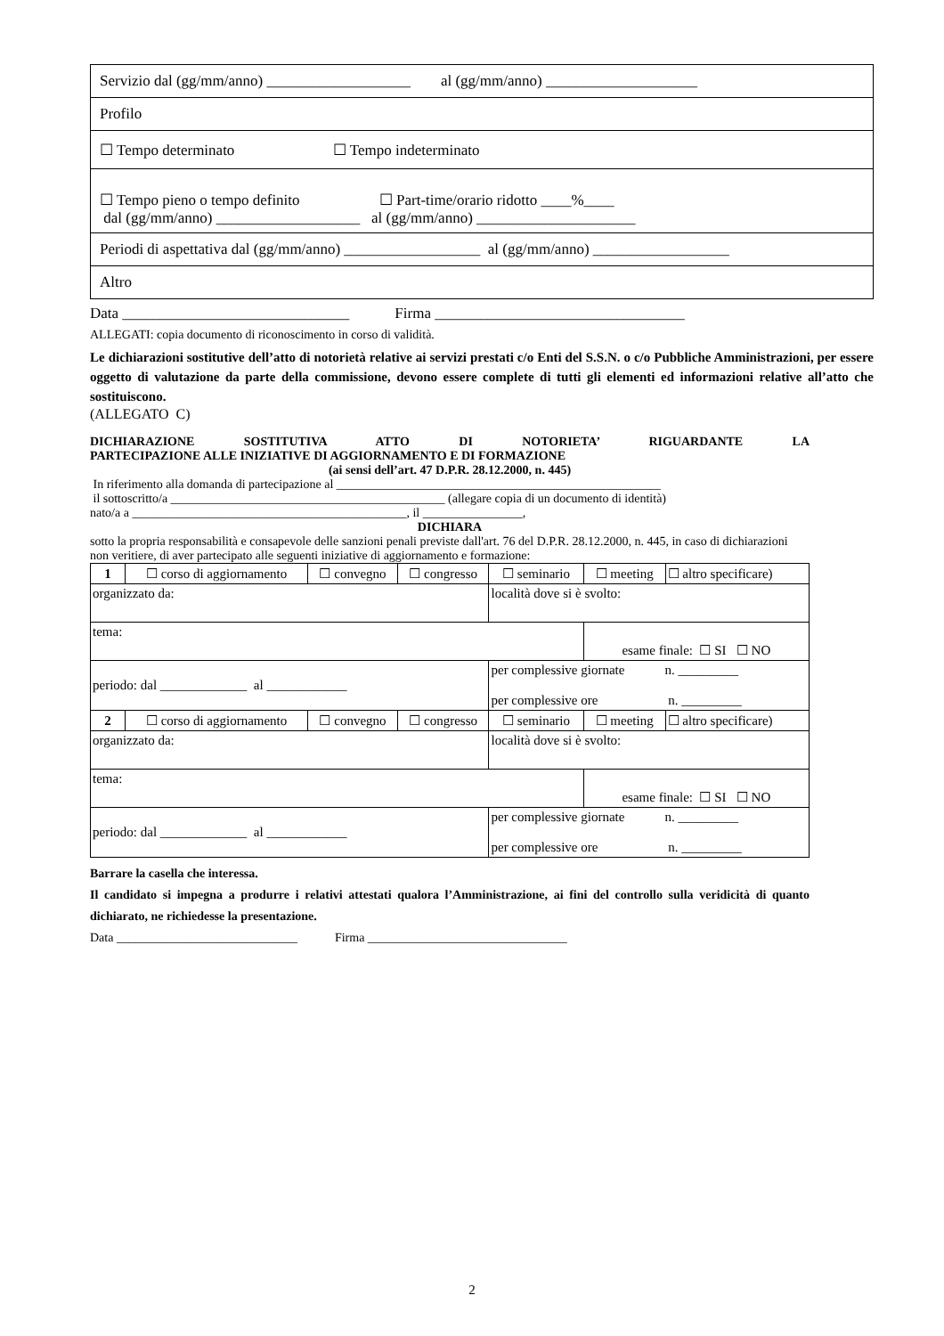| Servizio dal (gg/mm/anno) ___________________ al (gg/mm/anno) ____________________ |
| Profilo |
| ☐ Tempo determinato ☐ Tempo indeterminato |
| ☐ Tempo pieno o tempo definito ☐ Part-time/orario ridotto ____%____ dal (gg/mm/anno) ___________________ al (gg/mm/anno) _____________________ |
| Periodi di aspettativa dal (gg/mm/anno) __________________ al (gg/mm/anno) __________________ |
| Altro |
Data ______________________________ Firma _________________________________
ALLEGATI: copia documento di riconoscimento in corso di validità.
Le dichiarazioni sostitutive dell’atto di notorietà relative ai servizi prestati c/o Enti del S.S.N. o c/o Pubbliche Amministrazioni, per essere oggetto di valutazione da parte della commissione, devono essere complete di tutti gli elementi ed informazioni relative all’atto che sostituiscono.
(ALLEGATO C)
DICHIARAZIONE SOSTITUTIVA ATTO DI NOTORIETA’ RIGUARDANTE LA
PARTECIPAZIONE ALLE INIZIATIVE DI AGGIORNAMENTO E DI FORMAZIONE
(ai sensi dell’art. 47 D.P.R. 28.12.2000, n. 445)
In riferimento alla domanda di partecipazione al ____________________________________________________
il sottoscritto/a ____________________________________________ (allegare copia di un documento di identità)
nato/a a ____________________________________________, il ________________,
DICHIARA
sotto la propria responsabilità e consapevole delle sanzioni penali previste dall'art. 76 del D.P.R. 28.12.2000, n. 445, in caso di dichiarazioni non veritiere, di aver partecipato alle seguenti iniziative di aggiornamento e formazione:
| 1 | ☐ corso di aggiornamento | ☐ convegno | ☐ congresso | ☐ seminario | ☐ meeting | ☐ altro specificare) |
| organizzato da: | | | | località dove si è svolto: | | |
| tema: | | | | | esame finale: ☐ SI ☐ NO | |
| periodo: dal _____________ al ____________ | | | | per complessive giornate n. _________ per complessive ore n. _________ | | |
| 2 | ☐ corso di aggiornamento | ☐ convegno | ☐ congresso | ☐ seminario | ☐ meeting | ☐ altro specificare) |
| organizzato da: | | | | località dove si è svolto: | | |
| tema: | | | | | esame finale: ☐ SI ☐ NO | |
| periodo: dal _____________ al ____________ | | | | per complessive giornate n. _________ per complessive ore n. _________ | | |
Barrare la casella che interessa.
Il candidato si impegna a produrre i relativi attestati qualora l’Amministrazione, ai fini del controllo sulla veridicità di quanto dichiarato, ne richiedesse la presentazione.
Data _____________________________ Firma ________________________________
2